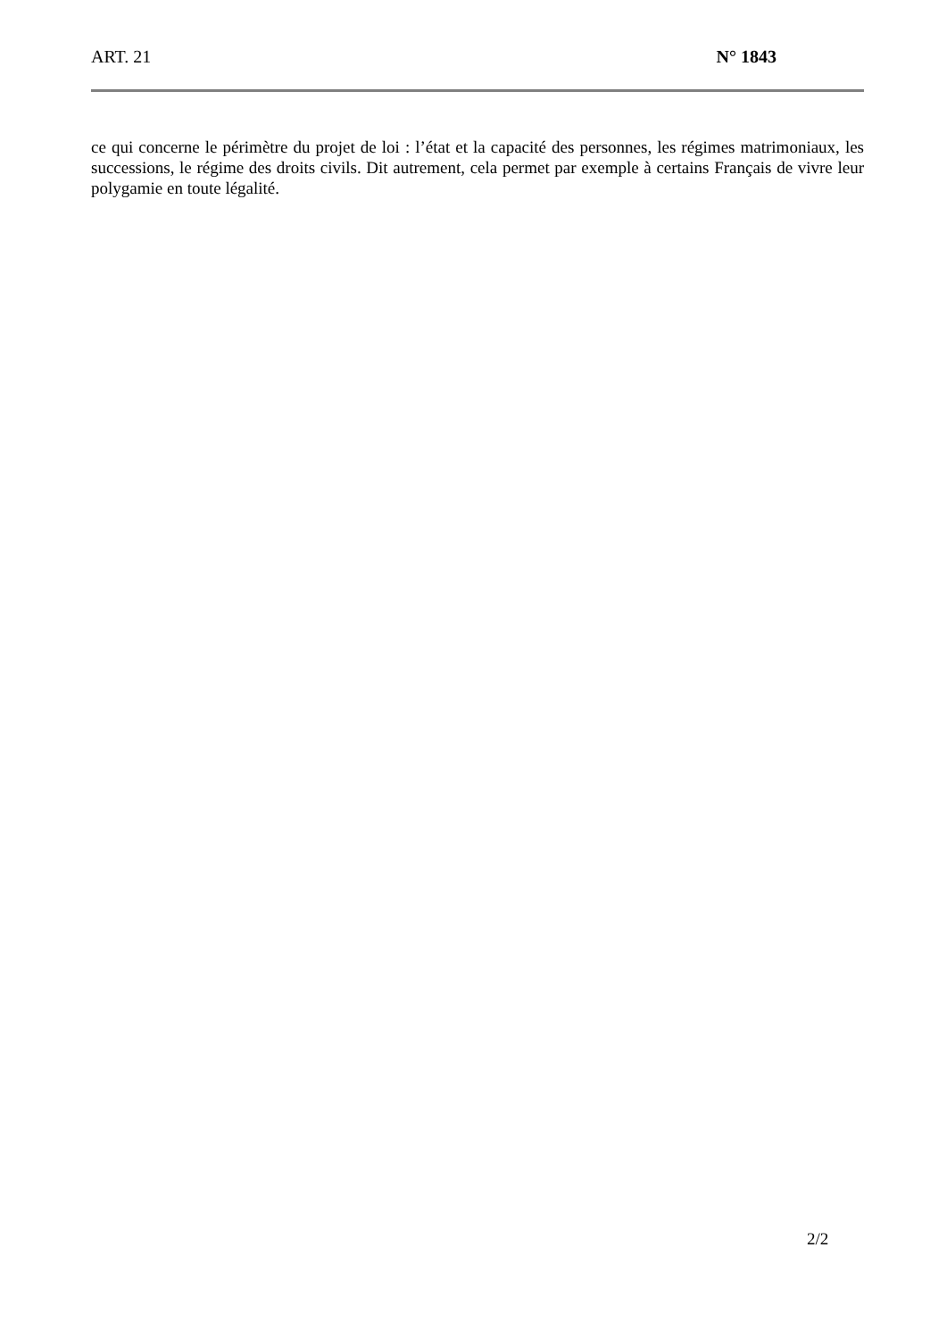ART. 21 N° 1843
ce qui concerne le périmètre du projet de loi : l’état et la capacité des personnes, les régimes matrimoniaux, les successions, le régime des droits civils. Dit autrement, cela permet par exemple à certains Français de vivre leur polygamie en toute légalité.
2/2